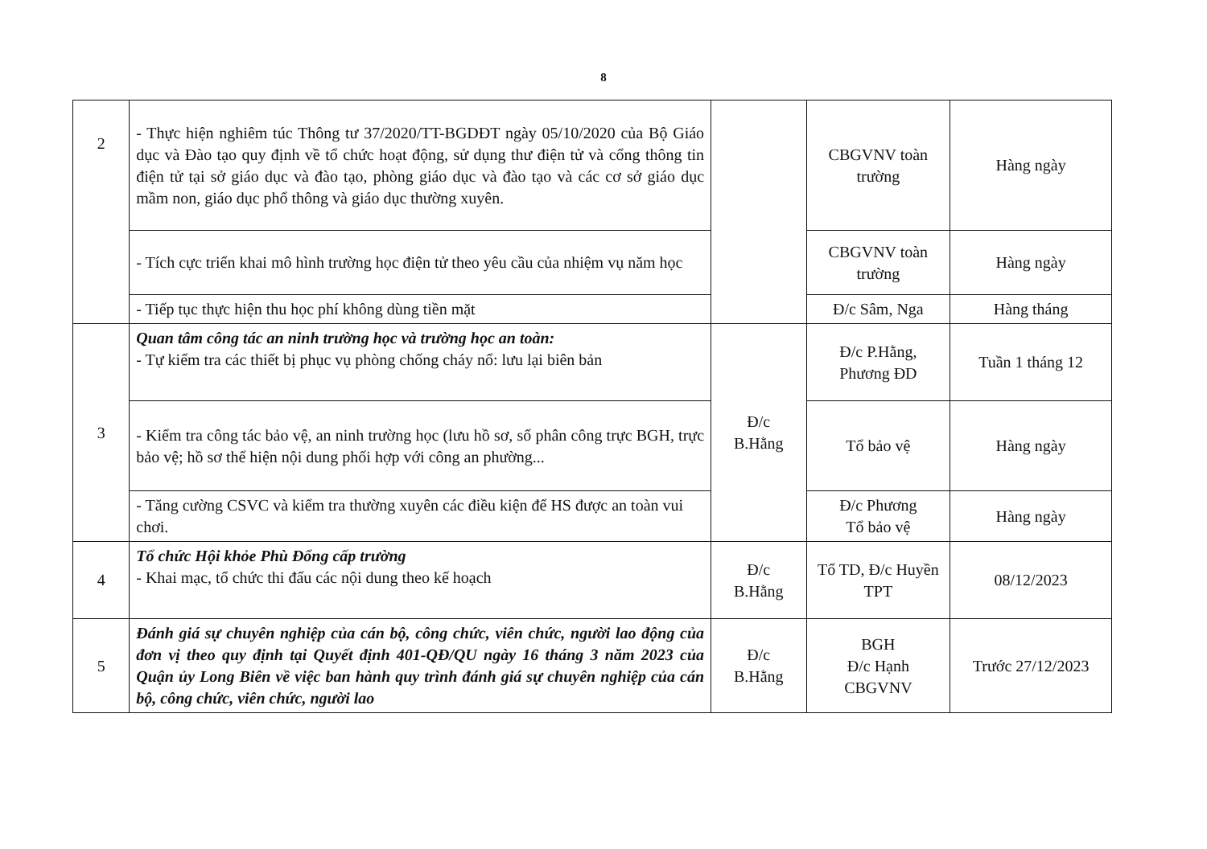8
| 2 | - Thực hiện nghiêm túc Thông tư 37/2020/TT-BGDĐT ngày 05/10/2020 của Bộ Giáo dục và Đào tạo quy định về tổ chức hoạt động, sử dụng thư điện tử và cổng thông tin điện tử tại sở giáo dục và đào tạo, phòng giáo dục và đào tạo và các cơ sở giáo dục mầm non, giáo dục phổ thông và giáo dục thường xuyên. | | CBGVNV toàn trường | Hàng ngày |
| | - Tích cực triển khai mô hình trường học điện tử theo yêu cầu của nhiệm vụ năm học | | CBGVNV toàn trường | Hàng ngày |
| | - Tiếp tục thực hiện thu học phí không dùng tiền mặt | | Đ/c Sâm, Nga | Hàng tháng |
| 3 | Quan tâm công tác an ninh trường học và trường học an toàn: - Tự kiểm tra các thiết bị phục vụ phòng chống cháy nổ: lưu lại biên bản | Đ/c B.Hằng | Đ/c P.Hằng, Phương ĐD | Tuần 1 tháng 12 |
| | - Kiểm tra công tác bảo vệ, an ninh trường học (lưu hồ sơ, sổ phân công trực BGH, trực bảo vệ; hồ sơ thể hiện nội dung phối hợp với công an phường... | | Tổ bảo vệ | Hàng ngày |
| | - Tăng cường CSVC và kiểm tra thường xuyên các điều kiện để HS được an toàn vui chơi. | | Đ/c Phương Tổ bảo vệ | Hàng ngày |
| 4 | Tổ chức Hội khỏe Phù Đổng cấp trường - Khai mạc, tổ chức thi đấu các nội dung theo kế hoạch | Đ/c B.Hằng | Tổ TD, Đ/c Huyền TPT | 08/12/2023 |
| 5 | Đánh giá sự chuyên nghiệp của cán bộ, công chức, viên chức, người lao động của đơn vị theo quy định tại Quyết định 401-QĐ/QU ngày 16 tháng 3 năm 2023 của Quận ủy Long Biên về việc ban hành quy trình đánh giá sự chuyên nghiệp của cán bộ, công chức, viên chức, người lao | Đ/c B.Hằng | BGH Đ/c Hạnh CBGVNV | Trước 27/12/2023 |